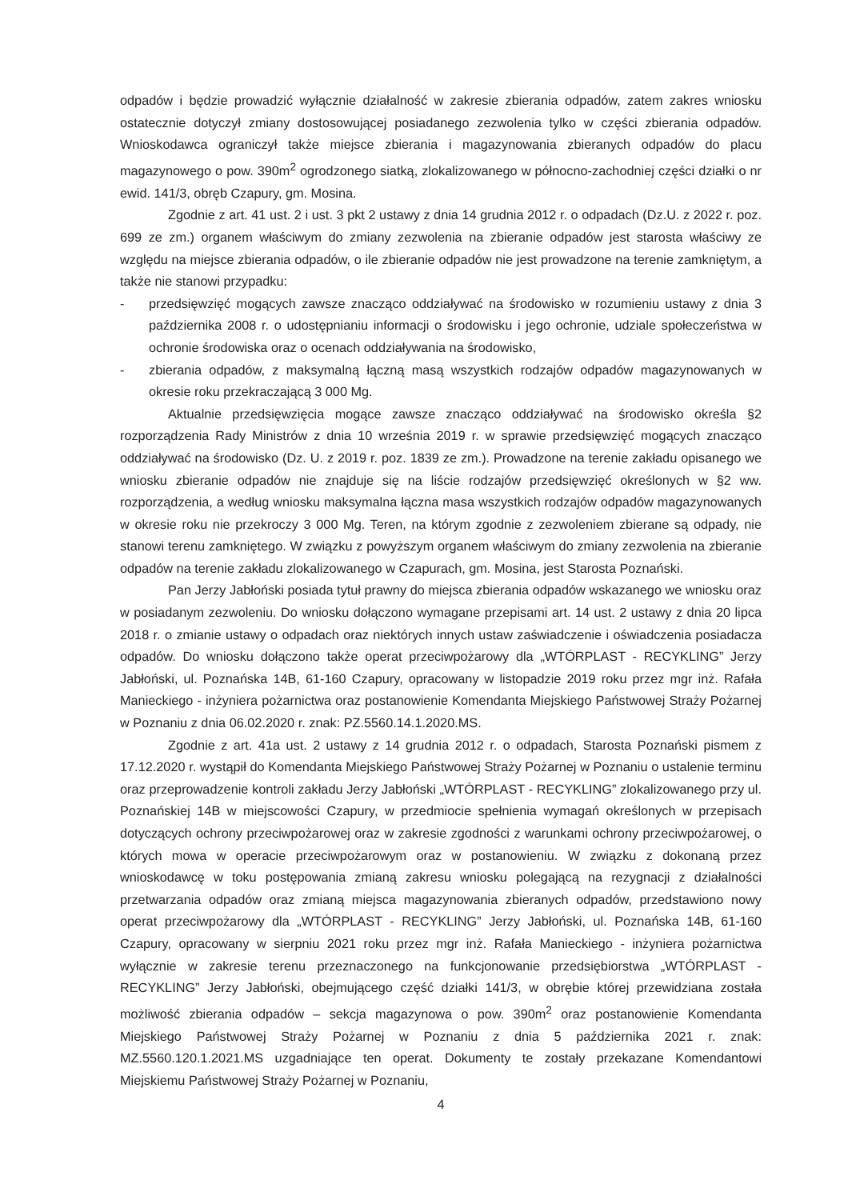odpadów i będzie prowadzić wyłącznie działalność w zakresie zbierania odpadów, zatem zakres wniosku ostatecznie dotyczył zmiany dostosowującej posiadanego zezwolenia tylko w części zbierania odpadów. Wnioskodawca ograniczył także miejsce zbierania i magazynowania zbieranych odpadów do placu magazynowego o pow. 390m<sup>2</sup> ogrodzonego siatką, zlokalizowanego w północno-zachodniej części działki o nr ewid. 141/3, obręb Czapury, gm. Mosina.
Zgodnie z art. 41 ust. 2 i ust. 3 pkt 2 ustawy z dnia 14 grudnia 2012 r. o odpadach (Dz.U. z 2022 r. poz. 699 ze zm.) organem właściwym do zmiany zezwolenia na zbieranie odpadów jest starosta właściwy ze względu na miejsce zbierania odpadów, o ile zbieranie odpadów nie jest prowadzone na terenie zamkniętym, a także nie stanowi przypadku:
- przedsięwzięć mogących zawsze znacząco oddziaływać na środowisko w rozumieniu ustawy z dnia 3 października 2008 r. o udostępnianiu informacji o środowisku i jego ochronie, udziale społeczeństwa w ochronie środowiska oraz o ocenach oddziaływania na środowisko,
- zbierania odpadów, z maksymalną łączną masą wszystkich rodzajów odpadów magazynowanych w okresie roku przekraczającą 3 000 Mg.
Aktualnie przedsięwzięcia mogące zawsze znacząco oddziaływać na środowisko określa §2 rozporządzenia Rady Ministrów z dnia 10 września 2019 r. w sprawie przedsięwzięć mogących znacząco oddziaływać na środowisko (Dz. U. z 2019 r. poz. 1839 ze zm.). Prowadzone na terenie zakładu opisanego we wniosku zbieranie odpadów nie znajduje się na liście rodzajów przedsięwzięć określonych w §2 ww. rozporządzenia, a według wniosku maksymalna łączna masa wszystkich rodzajów odpadów magazynowanych w okresie roku nie przekroczy 3 000 Mg. Teren, na którym zgodnie z zezwoleniem zbierane są odpady, nie stanowi terenu zamkniętego. W związku z powyższym organem właściwym do zmiany zezwolenia na zbieranie odpadów na terenie zakładu zlokalizowanego w Czapurach, gm. Mosina, jest Starosta Poznański.
Pan Jerzy Jabłoński posiada tytuł prawny do miejsca zbierania odpadów wskazanego we wniosku oraz w posiadanym zezwoleniu. Do wniosku dołączono wymagane przepisami art. 14 ust. 2 ustawy z dnia 20 lipca 2018 r. o zmianie ustawy o odpadach oraz niektórych innych ustaw zaświadczenie i oświadczenia posiadacza odpadów. Do wniosku dołączono także operat przeciwpożarowy dla „WTÓRPLAST - RECYKLING” Jerzy Jabłoński, ul. Poznańska 14B, 61-160 Czapury, opracowany w listopadzie 2019 roku przez mgr inż. Rafała Manieckiego - inżyniera pożarnictwa oraz postanowienie Komendanta Miejskiego Państwowej Straży Pożarnej w Poznaniu z dnia 06.02.2020 r. znak: PZ.5560.14.1.2020.MS.
Zgodnie z art. 41a ust. 2 ustawy z 14 grudnia 2012 r. o odpadach, Starosta Poznański pismem z 17.12.2020 r. wystąpił do Komendanta Miejskiego Państwowej Straży Pożarnej w Poznaniu o ustalenie terminu oraz przeprowadzenie kontroli zakładu Jerzy Jabłoński „WTÓRPLAST - RECYKLING” zlokalizowanego przy ul. Poznańskiej 14B w miejscowości Czapury, w przedmiocie spełnienia wymagań określonych w przepisach dotyczących ochrony przeciwpożarowej oraz w zakresie zgodności z warunkami ochrony przeciwpożarowej, o których mowa w operacie przeciwpożarowym oraz w postanowieniu. W związku z dokonaną przez wnioskodawcę w toku postępowania zmianą zakresu wniosku polegającą na rezygnacji z działalności przetwarzania odpadów oraz zmianą miejsca magazynowania zbieranych odpadów, przedstawiono nowy operat przeciwpożarowy dla „WTÓRPLAST - RECYKLING” Jerzy Jabłoński, ul. Poznańska 14B, 61-160 Czapury, opracowany w sierpniu 2021 roku przez mgr inż. Rafała Manieckiego - inżyniera pożarnictwa wyłącznie w zakresie terenu przeznaczonego na funkcjonowanie przedsiębiorstwa „WTÓRPLAST - RECYKLING” Jerzy Jabłoński, obejmującego część działki 141/3, w obrębie której przewidziana została możliwość zbierania odpadów – sekcja magazynowa o pow. 390m<sup>2</sup> oraz postanowienie Komendanta Miejskiego Państwowej Straży Pożarnej w Poznaniu z dnia 5 października 2021 r. znak: MZ.5560.120.1.2021.MS uzgadniające ten operat. Dokumenty te zostały przekazane Komendantowi Miejskiemu Państwowej Straży Pożarnej w Poznaniu,
4